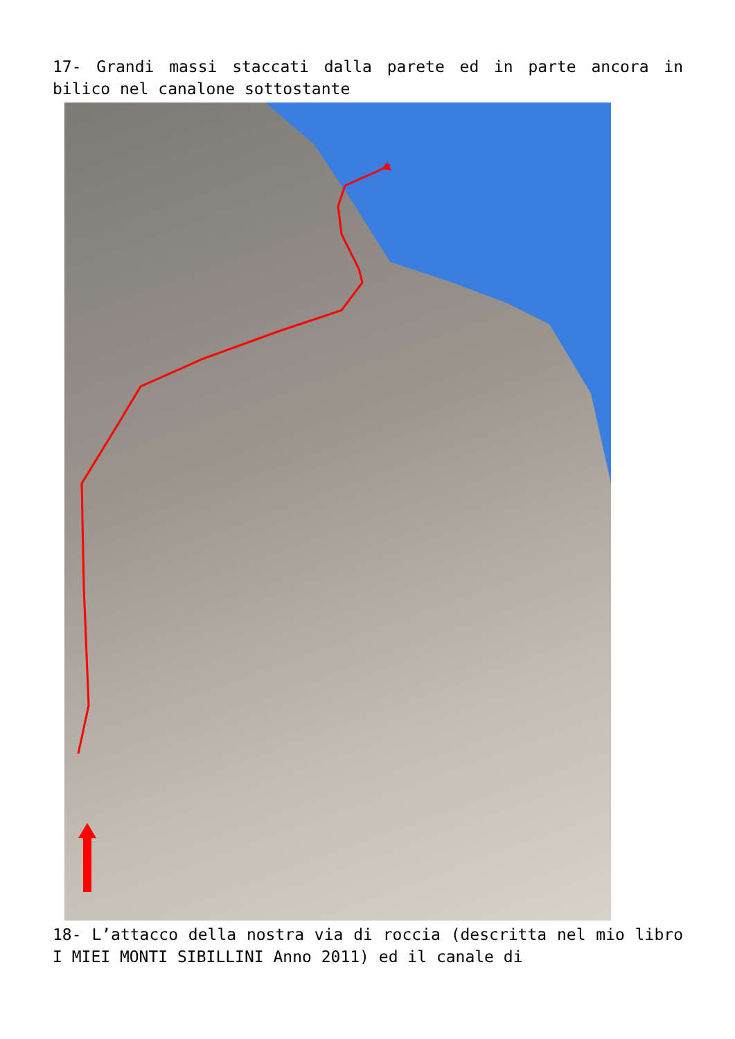17- Grandi massi staccati dalla parete ed in parte ancora in bilico nel canalone sottostante
18- L’attacco della nostra via di roccia (descritta nel mio libro I MIEI MONTI SIBILLINI Anno 2011) ed il canale di